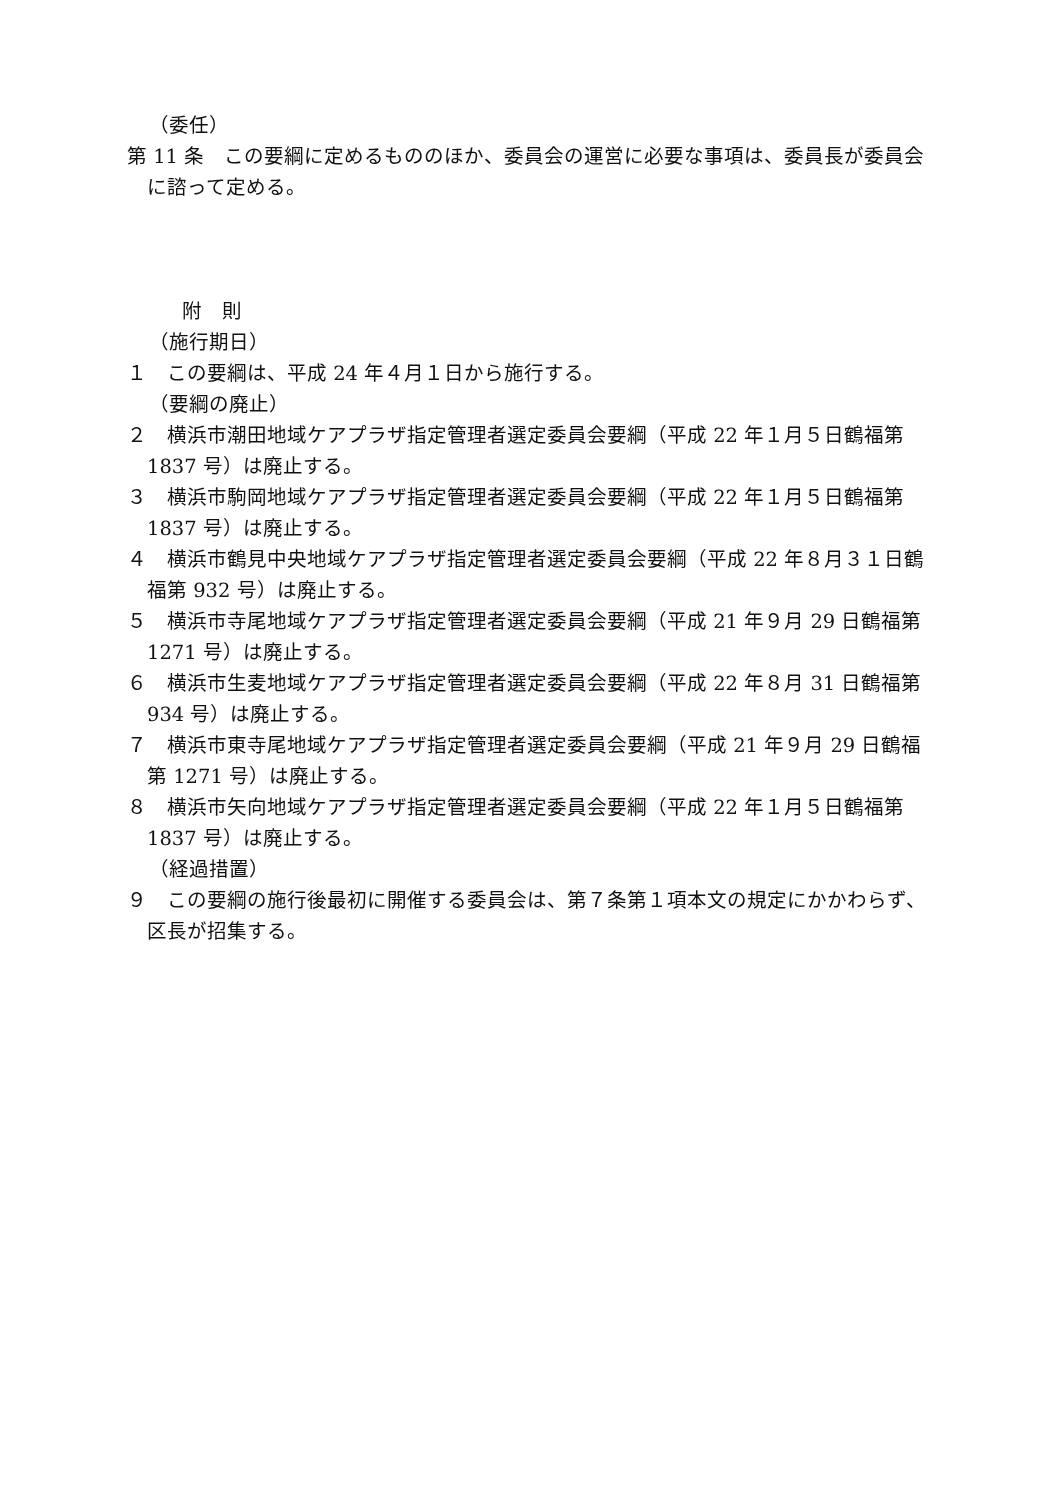（委任）
第 11 条　この要綱に定めるもののほか、委員会の運営に必要な事項は、委員長が委員会に諮って定める。
附　則
（施行期日）
１　この要綱は、平成 24 年４月１日から施行する。
（要綱の廃止）
２　横浜市潮田地域ケアプラザ指定管理者選定委員会要綱（平成 22 年１月５日鶴福第 1837 号）は廃止する。
３　横浜市駒岡地域ケアプラザ指定管理者選定委員会要綱（平成 22 年１月５日鶴福第 1837 号）は廃止する。
４　横浜市鶴見中央地域ケアプラザ指定管理者選定委員会要綱（平成 22 年８月３１日鶴福第 932 号）は廃止する。
５　横浜市寺尾地域ケアプラザ指定管理者選定委員会要綱（平成 21 年９月 29 日鶴福第 1271 号）は廃止する。
６　横浜市生麦地域ケアプラザ指定管理者選定委員会要綱（平成 22 年８月 31 日鶴福第 934 号）は廃止する。
７　横浜市東寺尾地域ケアプラザ指定管理者選定委員会要綱（平成 21 年９月 29 日鶴福第 1271 号）は廃止する。
８　横浜市矢向地域ケアプラザ指定管理者選定委員会要綱（平成 22 年１月５日鶴福第 1837 号）は廃止する。
（経過措置）
９　この要綱の施行後最初に開催する委員会は、第７条第１項本文の規定にかかわらず、区長が招集する。